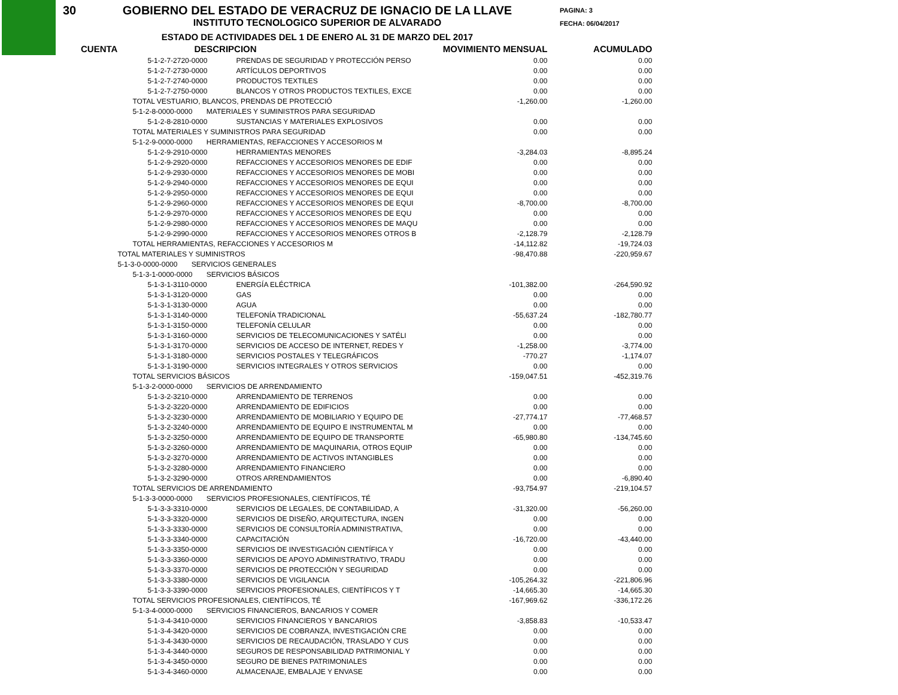30 GOBIERNO DEL ESTADO DE VERACRUZ DE IGNACIO DE LA LLAVE
INSTITUTO TECNOLOGICO SUPERIOR DE ALVARADO
ESTADO DE ACTIVIDADES DEL 1 DE ENERO AL 31 DE MARZO DEL 2017
PAGINA: 3
FECHA: 06/04/2017
| CUENTA | DESCRIPCION | | | | MOVIMIENTO MENSUAL | ACUMULADO |
| --- | --- | --- | --- | --- | --- | --- |
| | | | 5-1-2-7-2720-0000 | PRENDAS DE SEGURIDAD Y PROTECCIÓN PERSO | 0.00 | 0.00 |
| | | | 5-1-2-7-2730-0000 | ARTÍCULOS DEPORTIVOS | 0.00 | 0.00 |
| | | | 5-1-2-7-2740-0000 | PRODUCTOS TEXTILES | 0.00 | 0.00 |
| | | | 5-1-2-7-2750-0000 | BLANCOS Y OTROS PRODUCTOS TEXTILES, EXCE | 0.00 | 0.00 |
| | | TOTAL VESTUARIO, BLANCOS, PRENDAS DE PROTECCIÓ | | | -1,260.00 | -1,260.00 |
| | | 5-1-2-8-0000-0000 MATERIALES Y SUMINISTROS PARA SEGURIDAD | | | | |
| | | | 5-1-2-8-2810-0000 | SUSTANCIAS Y MATERIALES EXPLOSIVOS | 0.00 | 0.00 |
| | | TOTAL MATERIALES Y SUMINISTROS PARA SEGURIDAD | | | 0.00 | 0.00 |
| | | 5-1-2-9-0000-0000 HERRAMIENTAS, REFACCIONES Y ACCESORIOS M | | | | |
| | | | 5-1-2-9-2910-0000 | HERRAMIENTAS MENORES | -3,284.03 | -8,895.24 |
| | | | 5-1-2-9-2920-0000 | REFACCIONES Y ACCESORIOS MENORES DE EDIF | 0.00 | 0.00 |
| | | | 5-1-2-9-2930-0000 | REFACCIONES Y ACCESORIOS MENORES DE MOBI | 0.00 | 0.00 |
| | | | 5-1-2-9-2940-0000 | REFACCIONES Y ACCESORIOS MENORES DE EQUI | 0.00 | 0.00 |
| | | | 5-1-2-9-2950-0000 | REFACCIONES Y ACCESORIOS MENORES DE EQUI | 0.00 | 0.00 |
| | | | 5-1-2-9-2960-0000 | REFACCIONES Y ACCESORIOS MENORES DE EQUI | -8,700.00 | -8,700.00 |
| | | | 5-1-2-9-2970-0000 | REFACCIONES Y ACCESORIOS MENORES DE EQU | 0.00 | 0.00 |
| | | | 5-1-2-9-2980-0000 | REFACCIONES Y ACCESORIOS MENORES DE MAQU | 0.00 | 0.00 |
| | | | 5-1-2-9-2990-0000 | REFACCIONES Y ACCESORIOS MENORES OTROS B | -2,128.79 | -2,128.79 |
| | | TOTAL HERRAMIENTAS, REFACCIONES Y ACCESORIOS M | | | -14,112.82 | -19,724.03 |
| | TOTAL MATERIALES Y SUMINISTROS | | | | -98,470.88 | -220,959.67 |
| | 5-1-3-0-0000-0000 SERVICIOS GENERALES | | | | | |
| | | 5-1-3-1-0000-0000 SERVICIOS BÁSICOS | | | | |
| | | | 5-1-3-1-3110-0000 | ENERGÍA ELÉCTRICA | -101,382.00 | -264,590.92 |
| | | | 5-1-3-1-3120-0000 | GAS | 0.00 | 0.00 |
| | | | 5-1-3-1-3130-0000 | AGUA | 0.00 | 0.00 |
| | | | 5-1-3-1-3140-0000 | TELEFONÍA TRADICIONAL | -55,637.24 | -182,780.77 |
| | | | 5-1-3-1-3150-0000 | TELEFONÍA CELULAR | 0.00 | 0.00 |
| | | | 5-1-3-1-3160-0000 | SERVICIOS DE TELECOMUNICACIONES Y SATÉLI | 0.00 | 0.00 |
| | | | 5-1-3-1-3170-0000 | SERVICIOS DE ACCESO DE INTERNET, REDES Y | -1,258.00 | -3,774.00 |
| | | | 5-1-3-1-3180-0000 | SERVICIOS POSTALES Y TELEGRÁFICOS | -770.27 | -1,174.07 |
| | | | 5-1-3-1-3190-0000 | SERVICIOS INTEGRALES Y OTROS SERVICIOS | 0.00 | 0.00 |
| | | TOTAL SERVICIOS BÁSICOS | | | -159,047.51 | -452,319.76 |
| | | 5-1-3-2-0000-0000 SERVICIOS DE ARRENDAMIENTO | | | | |
| | | | 5-1-3-2-3210-0000 | ARRENDAMIENTO DE TERRENOS | 0.00 | 0.00 |
| | | | 5-1-3-2-3220-0000 | ARRENDAMIENTO DE EDIFICIOS | 0.00 | 0.00 |
| | | | 5-1-3-2-3230-0000 | ARRENDAMIENTO DE MOBILIARIO Y EQUIPO DE | -27,774.17 | -77,468.57 |
| | | | 5-1-3-2-3240-0000 | ARRENDAMIENTO DE EQUIPO E INSTRUMENTAL M | 0.00 | 0.00 |
| | | | 5-1-3-2-3250-0000 | ARRENDAMIENTO DE EQUIPO DE TRANSPORTE | -65,980.80 | -134,745.60 |
| | | | 5-1-3-2-3260-0000 | ARRENDAMIENTO DE MAQUINARIA, OTROS EQUIP | 0.00 | 0.00 |
| | | | 5-1-3-2-3270-0000 | ARRENDAMIENTO DE ACTIVOS INTANGIBLES | 0.00 | 0.00 |
| | | | 5-1-3-2-3280-0000 | ARRENDAMIENTO FINANCIERO | 0.00 | 0.00 |
| | | | 5-1-3-2-3290-0000 | OTROS ARRENDAMIENTOS | 0.00 | -6,890.40 |
| | | TOTAL SERVICIOS DE ARRENDAMIENTO | | | -93,754.97 | -219,104.57 |
| | | 5-1-3-3-0000-0000 SERVICIOS PROFESIONALES, CIENTÍFICOS, TÉ | | | | |
| | | | 5-1-3-3-3310-0000 | SERVICIOS DE LEGALES, DE CONTABILIDAD, A | -31,320.00 | -56,260.00 |
| | | | 5-1-3-3-3320-0000 | SERVICIOS DE DISEÑO, ARQUITECTURA, INGEN | 0.00 | 0.00 |
| | | | 5-1-3-3-3330-0000 | SERVICIOS DE CONSULTORÍA ADMINISTRATIVA, | 0.00 | 0.00 |
| | | | 5-1-3-3-3340-0000 | CAPACITACIÓN | -16,720.00 | -43,440.00 |
| | | | 5-1-3-3-3350-0000 | SERVICIOS DE INVESTIGACIÓN CIENTÍFICA Y | 0.00 | 0.00 |
| | | | 5-1-3-3-3360-0000 | SERVICIOS DE APOYO ADMINISTRATIVO, TRADU | 0.00 | 0.00 |
| | | | 5-1-3-3-3370-0000 | SERVICIOS DE PROTECCIÓN Y SEGURIDAD | 0.00 | 0.00 |
| | | | 5-1-3-3-3380-0000 | SERVICIOS DE VIGILANCIA | -105,264.32 | -221,806.96 |
| | | | 5-1-3-3-3390-0000 | SERVICIOS PROFESIONALES, CIENTÍFICOS Y T | -14,665.30 | -14,665.30 |
| | | TOTAL SERVICIOS PROFESIONALES, CIENTÍFICOS, TÉ | | | -167,969.62 | -336,172.26 |
| | | 5-1-3-4-0000-0000 SERVICIOS FINANCIEROS, BANCARIOS Y COMER | | | | |
| | | | 5-1-3-4-3410-0000 | SERVICIOS FINANCIEROS Y BANCARIOS | -3,858.83 | -10,533.47 |
| | | | 5-1-3-4-3420-0000 | SERVICIOS DE COBRANZA, INVESTIGACIÓN CRE | 0.00 | 0.00 |
| | | | 5-1-3-4-3430-0000 | SERVICIOS DE RECAUDACIÓN, TRASLADO Y CUS | 0.00 | 0.00 |
| | | | 5-1-3-4-3440-0000 | SEGUROS DE RESPONSABILIDAD PATRIMONIAL Y | 0.00 | 0.00 |
| | | | 5-1-3-4-3450-0000 | SEGURO DE BIENES PATRIMONIALES | 0.00 | 0.00 |
| | | | 5-1-3-4-3460-0000 | ALMACENAJE, EMBALAJE Y ENVASE | 0.00 | 0.00 |